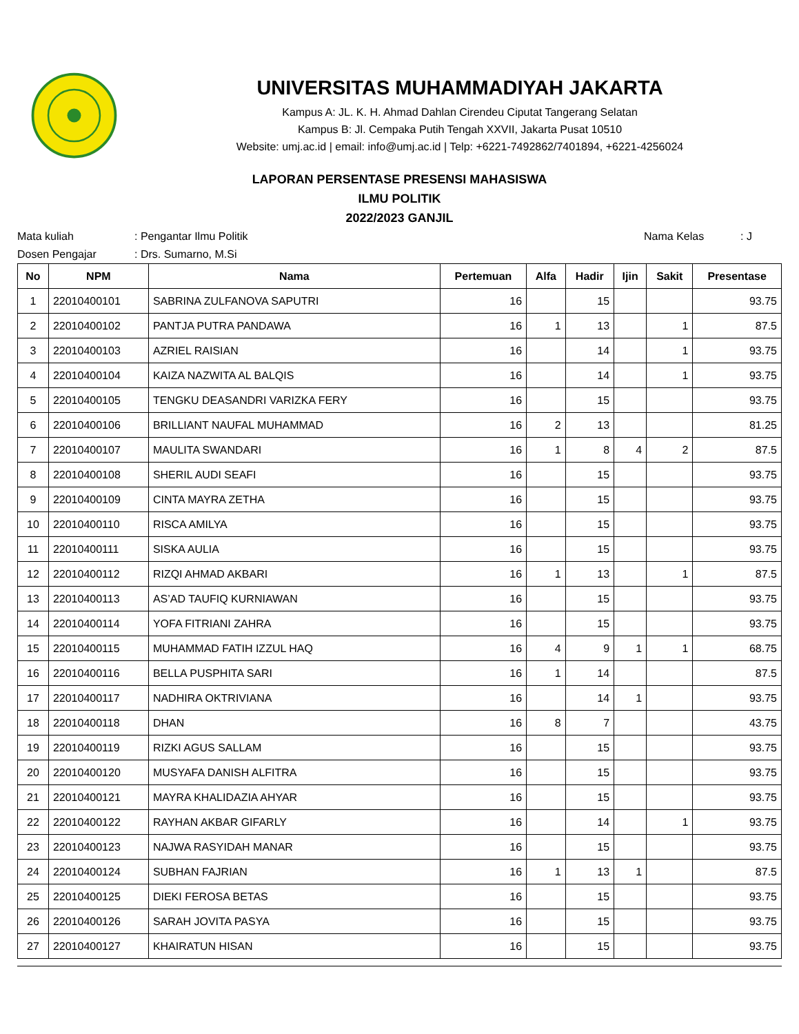UNIVERSITAS MUHAMMADIYAH JAKARTA
Kampus A: JL. K. H. Ahmad Dahlan Cirendeu Ciputat Tangerang Selatan
Kampus B: Jl. Cempaka Putih Tengah XXVII, Jakarta Pusat 10510
Website: umj.ac.id | email: info@umj.ac.id | Telp: +6221-7492862/7401894, +6221-4256024
LAPORAN PERSENTASE PRESENSI MAHASISWA
ILMU POLITIK
2022/2023 GANJIL
Mata kuliah: Pengantar Ilmu Politik Nama Kelas: J
Dosen Pengajar: Drs. Sumarno, M.Si
| No | NPM | Nama | Pertemuan | Alfa | Hadir | Ijin | Sakit | Presentase |
| --- | --- | --- | --- | --- | --- | --- | --- | --- |
| 1 | 22010400101 | SABRINA ZULFANOVA SAPUTRI | 16 | | 15 | | | 93.75 |
| 2 | 22010400102 | PANTJA PUTRA PANDAWA | 16 | 1 | 13 | | 1 | 87.5 |
| 3 | 22010400103 | AZRIEL RAISIAN | 16 | | 14 | | 1 | 93.75 |
| 4 | 22010400104 | KAIZA NAZWITA AL BALQIS | 16 | | 14 | | 1 | 93.75 |
| 5 | 22010400105 | TENGKU DEASANDRI VARIZKA FERY | 16 | | 15 | | | 93.75 |
| 6 | 22010400106 | BRILLIANT NAUFAL MUHAMMAD | 16 | 2 | 13 | | | 81.25 |
| 7 | 22010400107 | MAULITA SWANDARI | 16 | 1 | 8 | 4 | 2 | 87.5 |
| 8 | 22010400108 | SHERIL AUDI SEAFI | 16 | | 15 | | | 93.75 |
| 9 | 22010400109 | CINTA MAYRA ZETHA | 16 | | 15 | | | 93.75 |
| 10 | 22010400110 | RISCA AMILYA | 16 | | 15 | | | 93.75 |
| 11 | 22010400111 | SISKA AULIA | 16 | | 15 | | | 93.75 |
| 12 | 22010400112 | RIZQI AHMAD AKBARI | 16 | 1 | 13 | | 1 | 87.5 |
| 13 | 22010400113 | AS’AD TAUFIQ KURNIAWAN | 16 | | 15 | | | 93.75 |
| 14 | 22010400114 | YOFA FITRIANI ZAHRA | 16 | | 15 | | | 93.75 |
| 15 | 22010400115 | MUHAMMAD FATIH IZZUL HAQ | 16 | 4 | 9 | 1 | 1 | 68.75 |
| 16 | 22010400116 | BELLA PUSPHITA SARI | 16 | 1 | 14 | | | 87.5 |
| 17 | 22010400117 | NADHIRA OKTRIVIANA | 16 | | 14 | 1 | | 93.75 |
| 18 | 22010400118 | DHAN | 16 | 8 | 7 | | | 43.75 |
| 19 | 22010400119 | RIZKI AGUS SALLAM | 16 | | 15 | | | 93.75 |
| 20 | 22010400120 | MUSYAFA DANISH ALFITRA | 16 | | 15 | | | 93.75 |
| 21 | 22010400121 | MAYRA KHALIDAZIA AHYAR | 16 | | 15 | | | 93.75 |
| 22 | 22010400122 | RAYHAN AKBAR GIFARLY | 16 | | 14 | | 1 | 93.75 |
| 23 | 22010400123 | NAJWA RASYIDAH MANAR | 16 | | 15 | | | 93.75 |
| 24 | 22010400124 | SUBHAN FAJRIAN | 16 | 1 | 13 | 1 | | 87.5 |
| 25 | 22010400125 | DIEKI FEROSA BETAS | 16 | | 15 | | | 93.75 |
| 26 | 22010400126 | SARAH JOVITA PASYA | 16 | | 15 | | | 93.75 |
| 27 | 22010400127 | KHAIRATUN HISAN | 16 | | 15 | | | 93.75 |